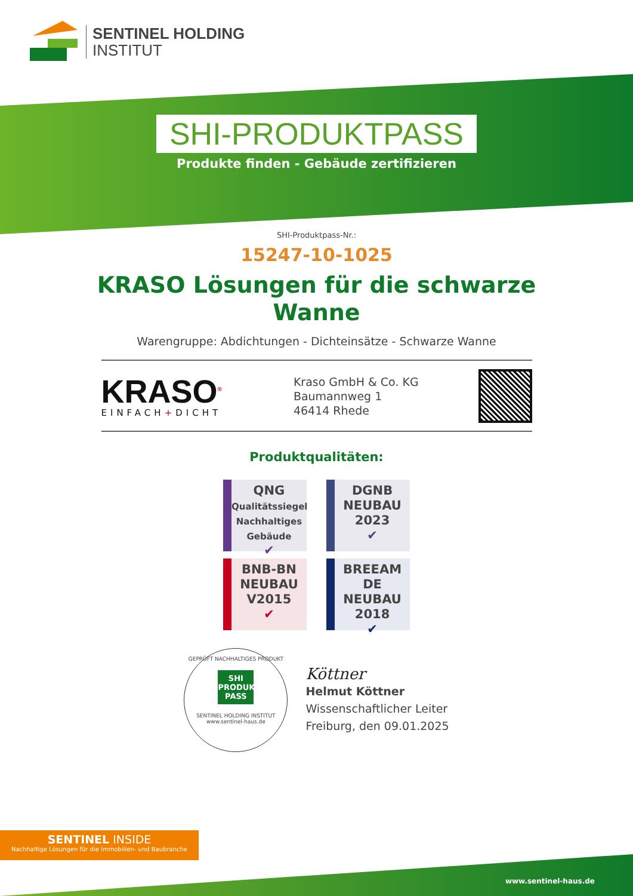SENTINEL HOLDING
INSTITUT
SHI-PRODUKTPASS
Produkte finden - Gebäude zertifizieren
SHI-Produktpass-Nr.:
15247-10-1025
KRASO Lösungen für die schwarze
Wanne
Warengruppe: Abdichtungen - Dichteinsätze - Schwarze Wanne
KRASO<sup>®</sup>
EINFACH+DICHT
Kraso GmbH & Co. KG
Baumannweg 1
46414 Rhede
Produktqualitäten:
QNG
Qualitätssiegel
Nachhaltiges
Gebäude
✔
DGNB
NEUBAU
2023
✔
BNB-BN
NEUBAU
V2015
✔
BREEAM
DE NEUBAU
2018
✔
GEPRÜFT NACHHALTIGES PRODUKT
SHI
PRODUKT
PASS
SENTINEL HOLDING INSTITUT
www.sentinel-haus.de
Köttner
Helmut Köttner
Wissenschaftlicher Leiter
Freiburg, den 09.01.2025
SENTINEL INSIDE
Nachhaltige Lösungen für die Immobilien- und Baubranche
www.sentinel-haus.de